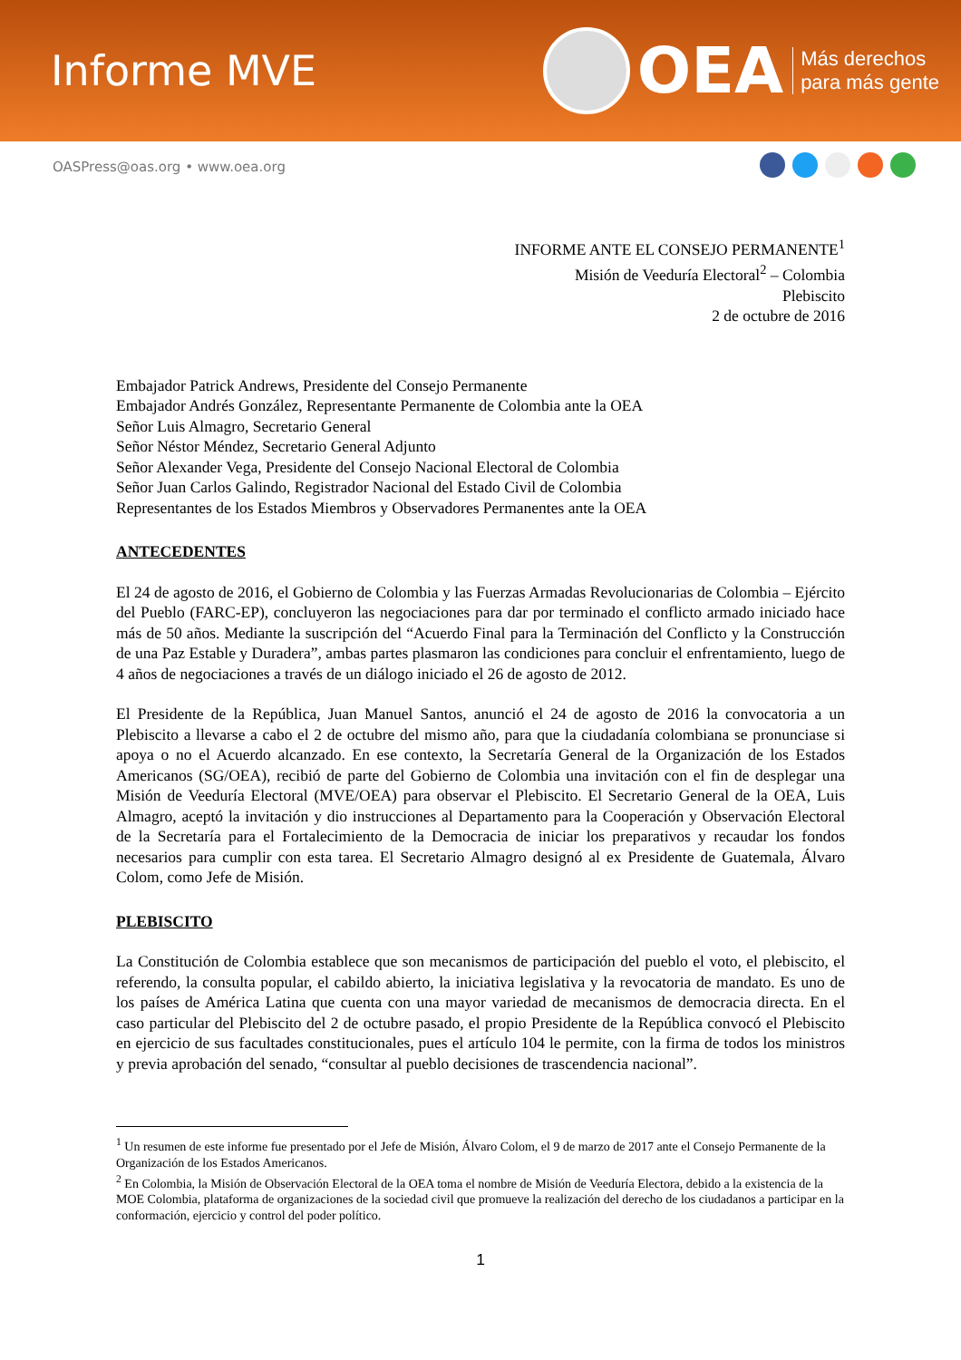Informe MVE
OEA
Más derechos
para más gente
OASPress@oas.org • www.oea.org
INFORME ANTE EL CONSEJO PERMANENTE<sup>1</sup>
Misión de Veeduría Electoral<sup>2</sup> – Colombia
Plebiscito
2 de octubre de 2016
Embajador Patrick Andrews, Presidente del Consejo Permanente
Embajador Andrés González, Representante Permanente de Colombia ante la OEA
Señor Luis Almagro, Secretario General
Señor Néstor Méndez, Secretario General Adjunto
Señor Alexander Vega, Presidente del Consejo Nacional Electoral de Colombia
Señor Juan Carlos Galindo, Registrador Nacional del Estado Civil de Colombia
Representantes de los Estados Miembros y Observadores Permanentes ante la OEA
ANTECEDENTES
El 24 de agosto de 2016, el Gobierno de Colombia y las Fuerzas Armadas Revolucionarias de Colombia – Ejército del Pueblo (FARC-EP), concluyeron las negociaciones para dar por terminado el conflicto armado iniciado hace más de 50 años. Mediante la suscripción del “Acuerdo Final para la Terminación del Conflicto y la Construcción de una Paz Estable y Duradera”, ambas partes plasmaron las condiciones para concluir el enfrentamiento, luego de 4 años de negociaciones a través de un diálogo iniciado el 26 de agosto de 2012.
El Presidente de la República, Juan Manuel Santos, anunció el 24 de agosto de 2016 la convocatoria a un Plebiscito a llevarse a cabo el 2 de octubre del mismo año, para que la ciudadanía colombiana se pronunciase si apoya o no el Acuerdo alcanzado. En ese contexto, la Secretaría General de la Organización de los Estados Americanos (SG/OEA), recibió de parte del Gobierno de Colombia una invitación con el fin de desplegar una Misión de Veeduría Electoral (MVE/OEA) para observar el Plebiscito. El Secretario General de la OEA, Luis Almagro, aceptó la invitación y dio instrucciones al Departamento para la Cooperación y Observación Electoral de la Secretaría para el Fortalecimiento de la Democracia de iniciar los preparativos y recaudar los fondos necesarios para cumplir con esta tarea. El Secretario Almagro designó al ex Presidente de Guatemala, Álvaro Colom, como Jefe de Misión.
PLEBISCITO
La Constitución de Colombia establece que son mecanismos de participación del pueblo el voto, el plebiscito, el referendo, la consulta popular, el cabildo abierto, la iniciativa legislativa y la revocatoria de mandato. Es uno de los países de América Latina que cuenta con una mayor variedad de mecanismos de democracia directa. En el caso particular del Plebiscito del 2 de octubre pasado, el propio Presidente de la República convocó el Plebiscito en ejercicio de sus facultades constitucionales, pues el artículo 104 le permite, con la firma de todos los ministros y previa aprobación del senado, “consultar al pueblo decisiones de trascendencia nacional”.
<sup>1</sup> Un resumen de este informe fue presentado por el Jefe de Misión, Álvaro Colom, el 9 de marzo de 2017 ante el Consejo Permanente de la Organización de los Estados Americanos.
<sup>2</sup> En Colombia, la Misión de Observación Electoral de la OEA toma el nombre de Misión de Veeduría Electora, debido a la existencia de la MOE Colombia, plataforma de organizaciones de la sociedad civil que promueve la realización del derecho de los ciudadanos a participar en la conformación, ejercicio y control del poder político.
1